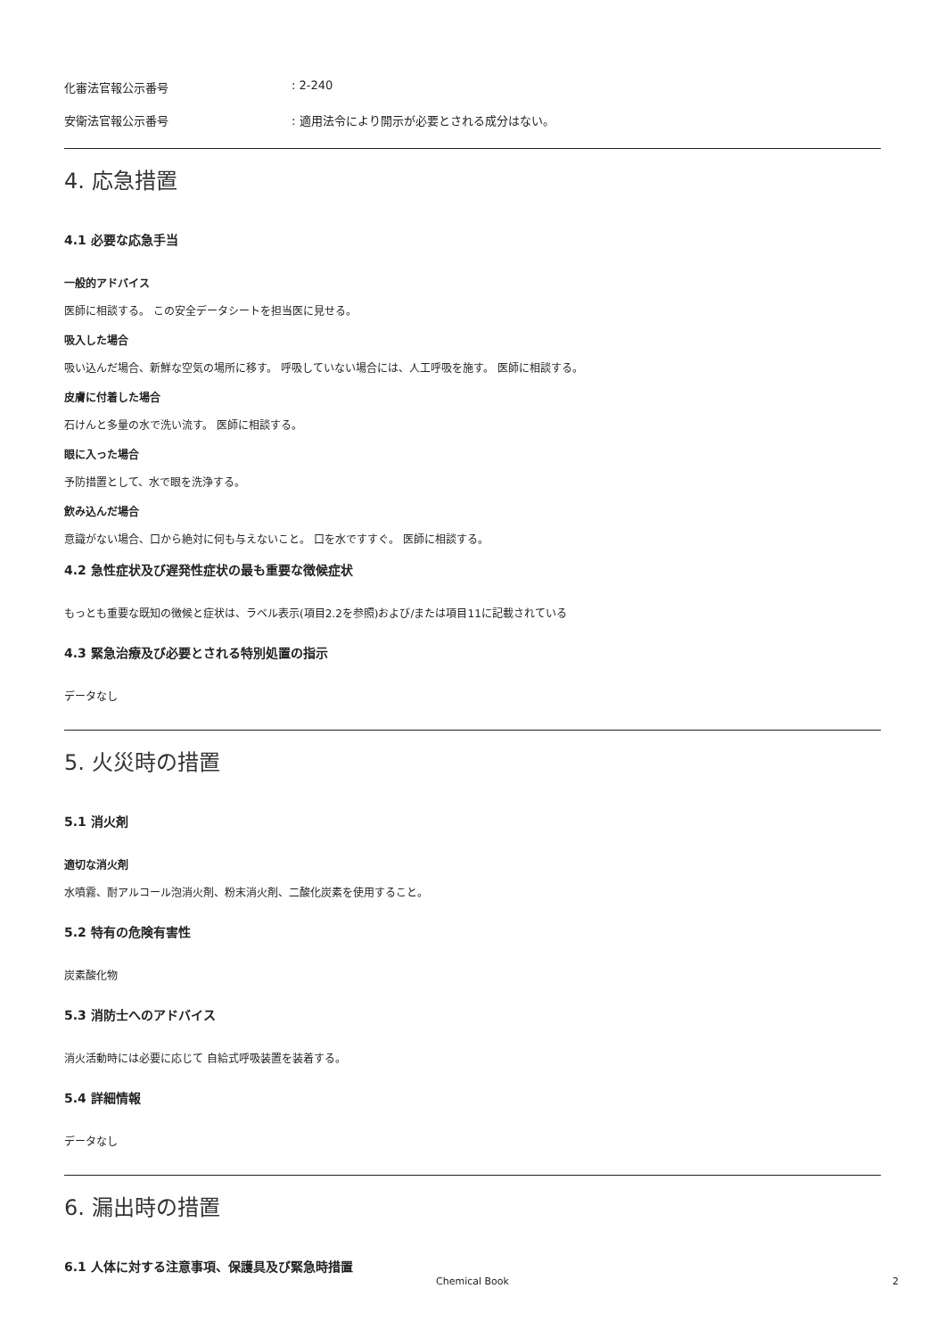化審法官報公示番号: 2-240
安衛法官報公示番号: 適用法令により開示が必要とされる成分はない。
4. 応急措置
4.1 必要な応急手当
一般的アドバイス
医師に相談する。 この安全データシートを担当医に見せる。
吸入した場合
吸い込んだ場合、新鮮な空気の場所に移す。 呼吸していない場合には、人工呼吸を施す。 医師に相談する。
皮膚に付着した場合
石けんと多量の水で洗い流す。 医師に相談する。
眼に入った場合
予防措置として、水で眼を洗浄する。
飲み込んだ場合
意識がない場合、口から絶対に何も与えないこと。 口を水ですすぐ。 医師に相談する。
4.2 急性症状及び遅発性症状の最も重要な徴候症状
もっとも重要な既知の徴候と症状は、ラベル表示(項目2.2を参照)および/または項目11に記載されている
4.3 緊急治療及び必要とされる特別処置の指示
データなし
5. 火災時の措置
5.1 消火剤
適切な消火剤
水噴霧、耐アルコール泡消火剤、粉末消火剤、二酸化炭素を使用すること。
5.2 特有の危険有害性
炭素酸化物
5.3 消防士へのアドバイス
消火活動時には必要に応じて 自給式呼吸装置を装着する。
5.4 詳細情報
データなし
6. 漏出時の措置
6.1 人体に対する注意事項、保護具及び緊急時措置
Chemical Book
2